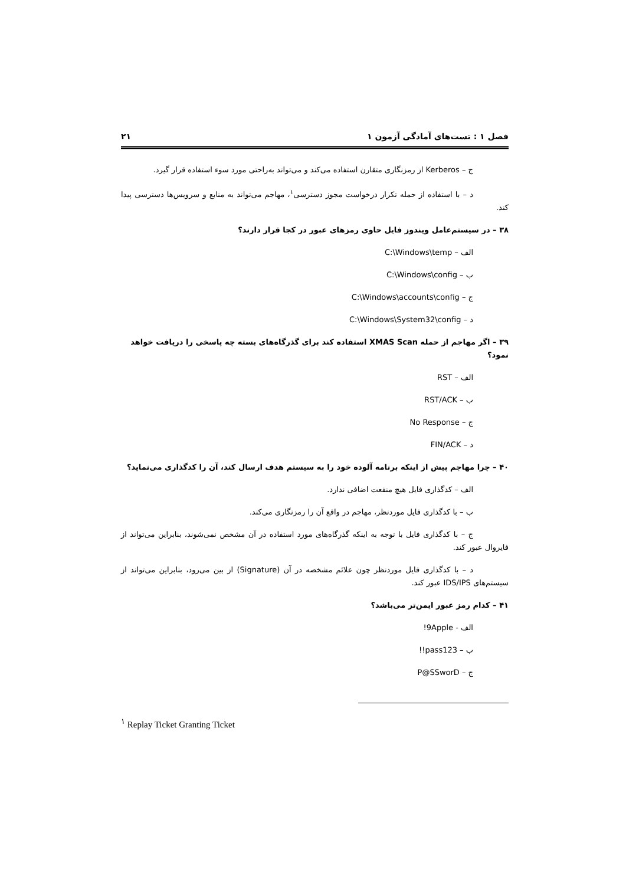فصل ۱ : تست‌های آمادگی آزمون ۱ ۲۱
ج – Kerberos از رمزنگاری متقارن استفاده می‌کند و می‌تواند به‌راحتی مورد سوء استفاده قرار گیرد.
د – با استفاده از حمله تکرار درخواست مجوز دسترسی<sup>۱</sup>، مهاجم می‌تواند به منابع و سرویس‌ها دسترسی پیدا کند.
۳۸ – در سیستم‌عامل ویندوز فایل حاوی رمزهای عبور در کجا قرار دارند؟
الف – C:\Windows\temp
ب – C:\Windows\config
ج – C:\Windows\accounts\config
د – C:\Windows\System32\config
۳۹ – اگر مهاجم از حمله XMAS Scan استفاده کند برای گذرگاه‌های بسته چه پاسخی را دریافت خواهد نمود؟
الف – RST
ب – RST/ACK
ج – No Response
د – FIN/ACK
۴۰ – چرا مهاجم پیش از اینکه برنامه آلوده خود را به سیستم هدف ارسال کند، آن را کدگذاری می‌نماید؟
الف – کدگذاری فایل هیچ منفعت اضافی ندارد.
ب – با کدگذاری فایل موردنظر، مهاجم در واقع آن را رمزنگاری می‌کند.
ج – با کدگذاری فایل با توجه به اینکه گذرگاه‌های مورد استفاده در آن مشخص نمی‌شوند، بنابراین می‌تواند از فایروال عبور کند.
د – با کدگذاری فایل موردنظر چون علائم مشخصه در آن (Signature) از بین می‌رود، بنابراین می‌تواند از سیستم‌های IDS/IPS عبور کند.
۴۱ – کدام رمز عبور ایمن‌تر می‌باشد؟
الف - 9Apple!
ب – pass123!!
ج – P@SSworD
<sup>۱</sup> Replay Ticket Granting Ticket